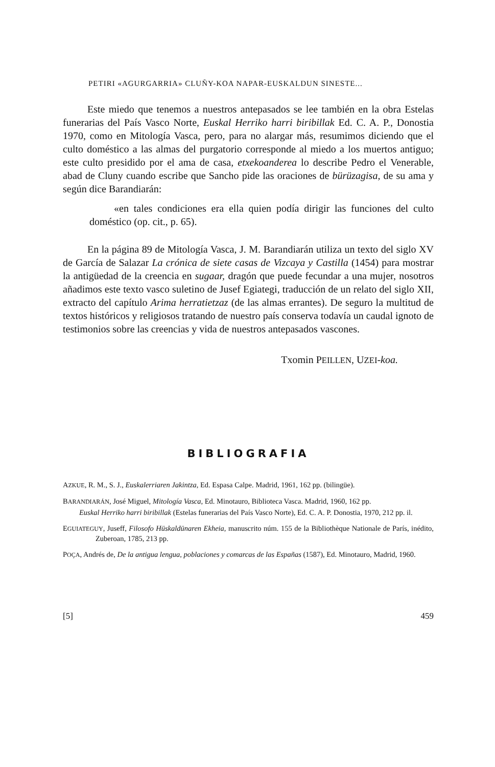PETIRI «AGURGARRIA» CLUÑY-KOA NAPAR-EUSKALDUN SINESTE...
Este miedo que tenemos a nuestros antepasados se lee también en la obra Estelas funerarias del País Vasco Norte, Euskal Herriko harri biribillak Ed. C. A. P., Donostia 1970, como en Mitología Vasca, pero, para no alargar más, resumimos diciendo que el culto doméstico a las almas del purgatorio corresponde al miedo a los muertos antiguo; este culto presidido por el ama de casa, etxekoanderea lo describe Pedro el Venerable, abad de Cluny cuando escribe que Sancho pide las oraciones de bürüzagisa, de su ama y según dice Barandiarán:
«en tales condiciones era ella quien podía dirigir las funciones del culto doméstico (op. cit., p. 65).
En la página 89 de Mitología Vasca, J. M. Barandiarán utiliza un texto del siglo XV de García de Salazar La crónica de siete casas de Vizcaya y Castilla (1454) para mostrar la antigüedad de la creencia en sugaar, dragón que puede fecundar a una mujer, nosotros añadimos este texto vasco suletino de Jusef Egiategi, traducción de un relato del siglo XII, extracto del capítulo Arima herratietzaz (de las almas errantes). De seguro la multitud de textos históricos y religiosos tratando de nuestro país conserva todavía un caudal ignoto de testimonios sobre las creencias y vida de nuestros antepasados vascones.
Txomin PEILLEN, UZEI-koa.
BIBLIOGRAFIA
AZKUE, R. M., S. J., Euskalerriaren Jakintza, Ed. Espasa Calpe. Madrid, 1961, 162 pp. (bilingüe).
BARANDIARÁN, José Miguel, Mitología Vasca, Ed. Minotauro, Biblioteca Vasca. Madrid, 1960, 162 pp.
Euskal Herriko harri biribillak (Estelas funerarias del País Vasco Norte), Ed. C. A. P. Donostia, 1970, 212 pp. il.
EGUIATEGUY, Juseff, Filosofo Hüskaldünaren Ekheia, manuscrito núm. 155 de la Bibliothèque Nationale de París, inédito, Zuberoan, 1785, 213 pp.
POÇA, Andrés de, De la antigua lengua, poblaciones y comarcas de las Españas (1587), Ed. Minotauro, Madrid, 1960.
[5] 459